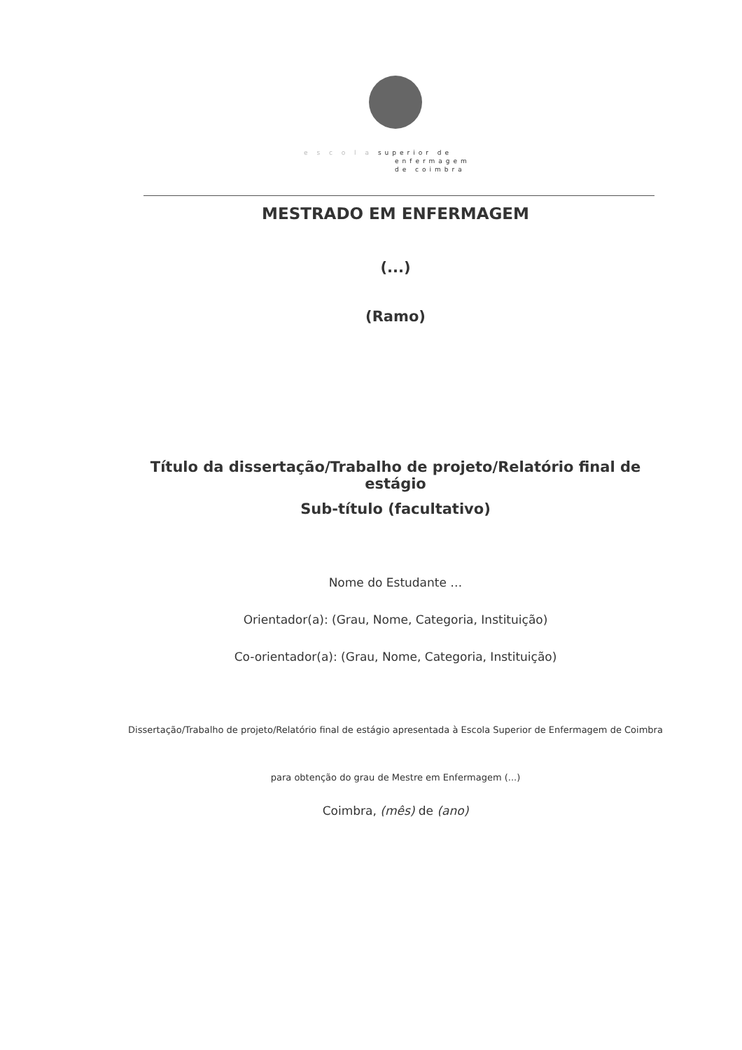e s c o l a superior de
enfermagem
de coimbra
MESTRADO EM ENFERMAGEM
(...)
(Ramo)
Título da dissertação/Trabalho de projeto/Relatório final de estágio
Sub-título (facultativo)
Nome do Estudante …
Orientador(a): (Grau, Nome, Categoria, Instituição)
Co-orientador(a): (Grau, Nome, Categoria, Instituição)
Dissertação/Trabalho de projeto/Relatório final de estágio apresentada à Escola Superior de Enfermagem de Coimbra
para obtenção do grau de Mestre em Enfermagem (...)
Coimbra, (mês) de (ano)